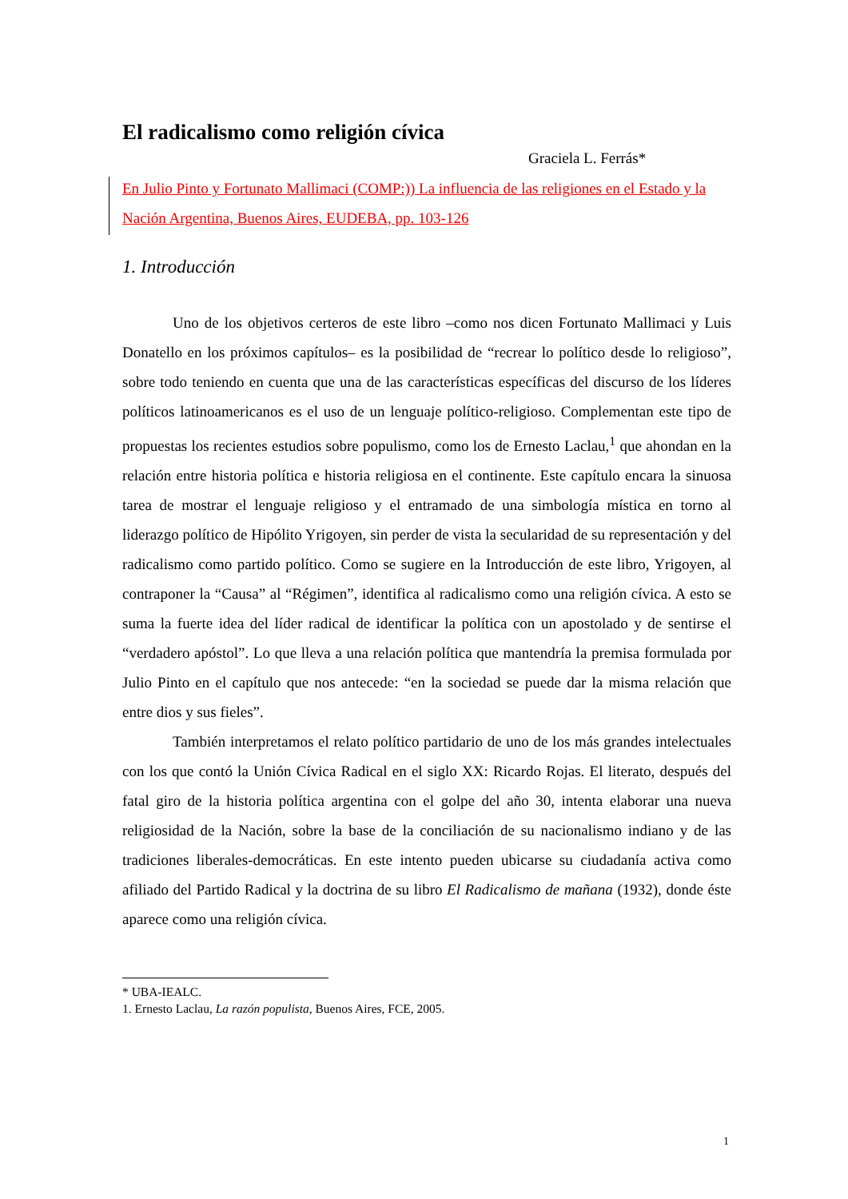El radicalismo como religión cívica
Graciela L. Ferrás*
En Julio Pinto y Fortunato Mallimaci (COMP:)) La influencia de las religiones en el Estado y la Nación Argentina, Buenos Aires, EUDEBA, pp. 103-126
1. Introducción
Uno de los objetivos certeros de este libro –como nos dicen Fortunato Mallimaci y Luis Donatello en los próximos capítulos– es la posibilidad de “recrear lo político desde lo religioso”, sobre todo teniendo en cuenta que una de las características específicas del discurso de los líderes políticos latinoamericanos es el uso de un lenguaje político-religioso. Complementan este tipo de propuestas los recientes estudios sobre populismo, como los de Ernesto Laclau,<sup>1</sup> que ahondan en la relación entre historia política e historia religiosa en el continente. Este capítulo encara la sinuosa tarea de mostrar el lenguaje religioso y el entramado de una simbología mística en torno al liderazgo político de Hipólito Yrigoyen, sin perder de vista la secularidad de su representación y del radicalismo como partido político. Como se sugiere en la Introducción de este libro, Yrigoyen, al contraponer la “Causa” al “Régimen”, identifica al radicalismo como una religión cívica. A esto se suma la fuerte idea del líder radical de identificar la política con un apostolado y de sentirse el “verdadero apóstol”. Lo que lleva a una relación política que mantendría la premisa formulada por Julio Pinto en el capítulo que nos antecede: “en la sociedad se puede dar la misma relación que entre dios y sus fieles”.
También interpretamos el relato político partidario de uno de los más grandes intelectuales con los que contó la Unión Cívica Radical en el siglo XX: Ricardo Rojas. El literato, después del fatal giro de la historia política argentina con el golpe del año 30, intenta elaborar una nueva religiosidad de la Nación, sobre la base de la conciliación de su nacionalismo indiano y de las tradiciones liberales-democráticas. En este intento pueden ubicarse su ciudadanía activa como afiliado del Partido Radical y la doctrina de su libro El Radicalismo de mañana (1932), donde éste aparece como una religión cívica.
* UBA-IEALC.
1. Ernesto Laclau, La razón populista, Buenos Aires, FCE, 2005.
1